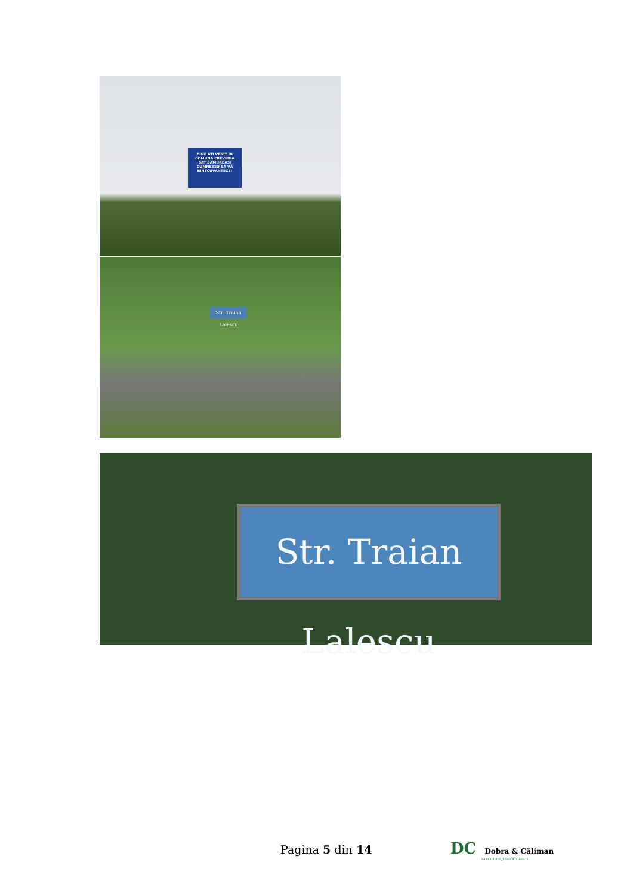BINE ATI VENIT IN COMUNA CREVEDIA
SAT SAMURCASI
DUMNEZEU SĂ VĂ BINECUVANTEZE!
Str. Traian Lalescu
Str. Traian Lalescu
Pagina 5 din 14
DC Dobra & Căliman
EXECUTORI JUDECĂTOREȘTI